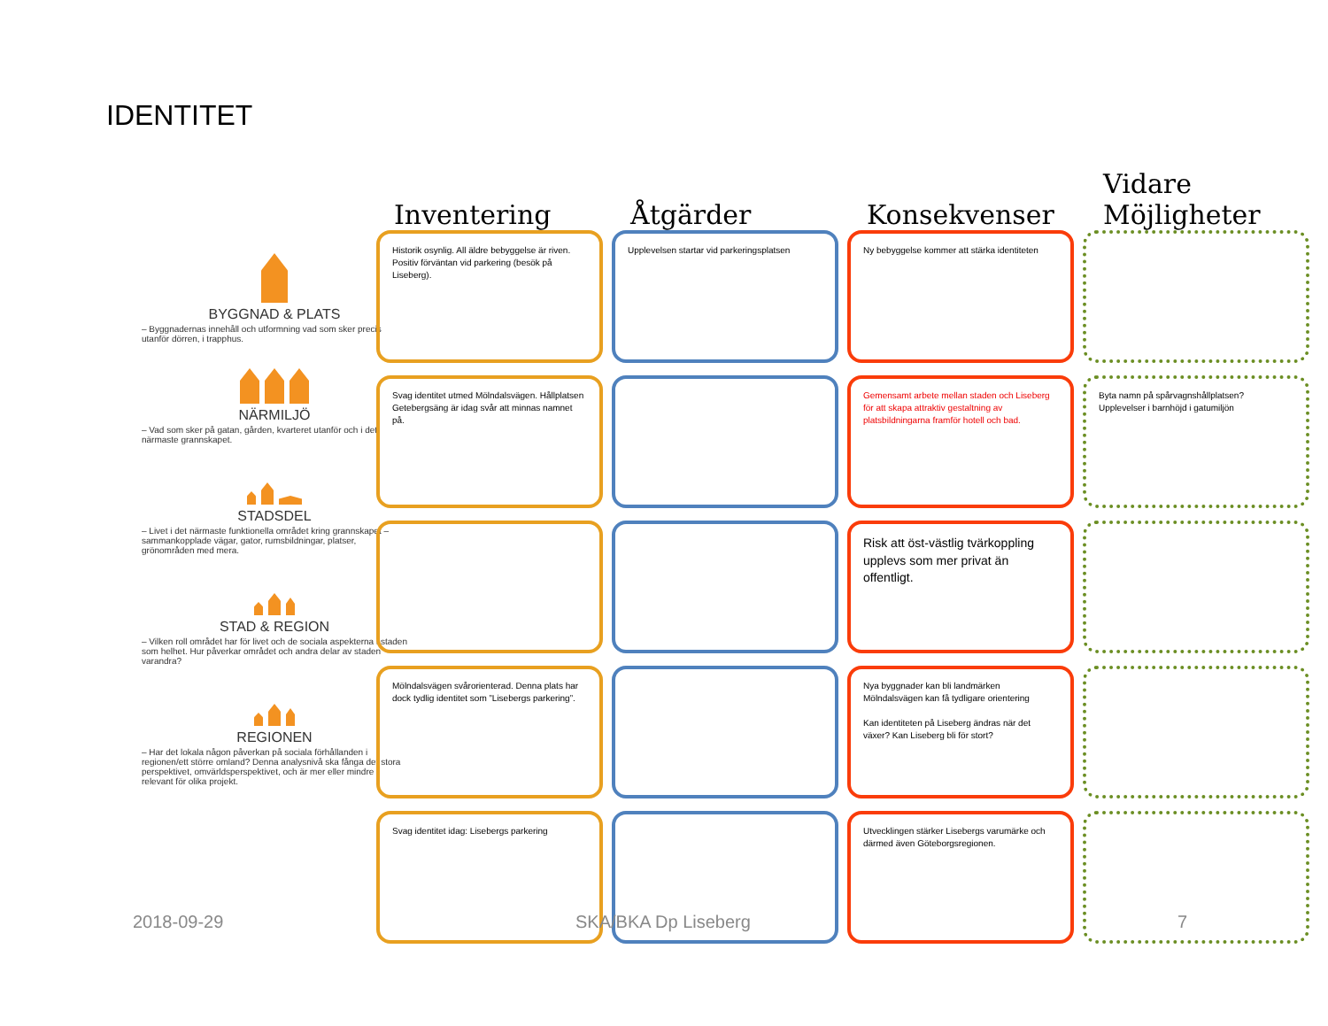IDENTITET
BYGGNAD & PLATS
– Byggnadernas innehåll och utformning vad som sker precis utanför dörren, i trapphus.
NÄRMILJÖ
– Vad som sker på gatan, gården, kvarteret utanför och i det närmaste grannskapet.
STADSDEL
– Livet i det närmaste funktionella området kring grannskapet – sammankopplade vägar, gator, rumsbildningar, platser, grönområden med mera.
STAD & REGION
– Vilken roll området har för livet och de sociala aspekterna i staden som helhet. Hur påverkar området och andra delar av staden varandra?
REGIONEN
– Har det lokala någon påverkan på sociala förhållanden i regionen/ett större omland? Denna analysnivå ska fånga det stora perspektivet, omvärldsperspektivet, och är mer eller mindre relevant för olika projekt.
Inventering Åtgärder Konsekvenser Vidare Möjligheter
Historik osynlig. All äldre bebyggelse är riven.
Positiv förväntan vid parkering (besök på Liseberg).
Upplevelsen startar vid parkeringsplatsen
Ny bebyggelse kommer att stärka identiteten
Svag identitet utmed Mölndalsvägen. Hållplatsen Getebergsäng är idag svår att minnas namnet på.
Gemensamt arbete mellan staden och Liseberg för att skapa attraktiv gestaltning av platsbildningarna framför hotell och bad.
Byta namn på spårvagnshållplatsen?
Upplevelser i barnhöjd i gatumiljön
Risk att öst-västlig tvärkoppling upplevs som mer privat än offentligt.
Mölndalsvägen svårorienterad. Denna plats har dock tydlig identitet som ”Lisebergs parkering”.
Nya byggnader kan bli landmärken
Mölndalsvägen kan få tydligare orientering
Kan identiteten på Liseberg ändras när det växer? Kan Liseberg bli för stort?
Svag identitet idag: Lisebergs parkering
Utvecklingen stärker Lisebergs varumärke och därmed även Göteborgsregionen.
2018-09-29 SKA/BKA Dp Liseberg 7